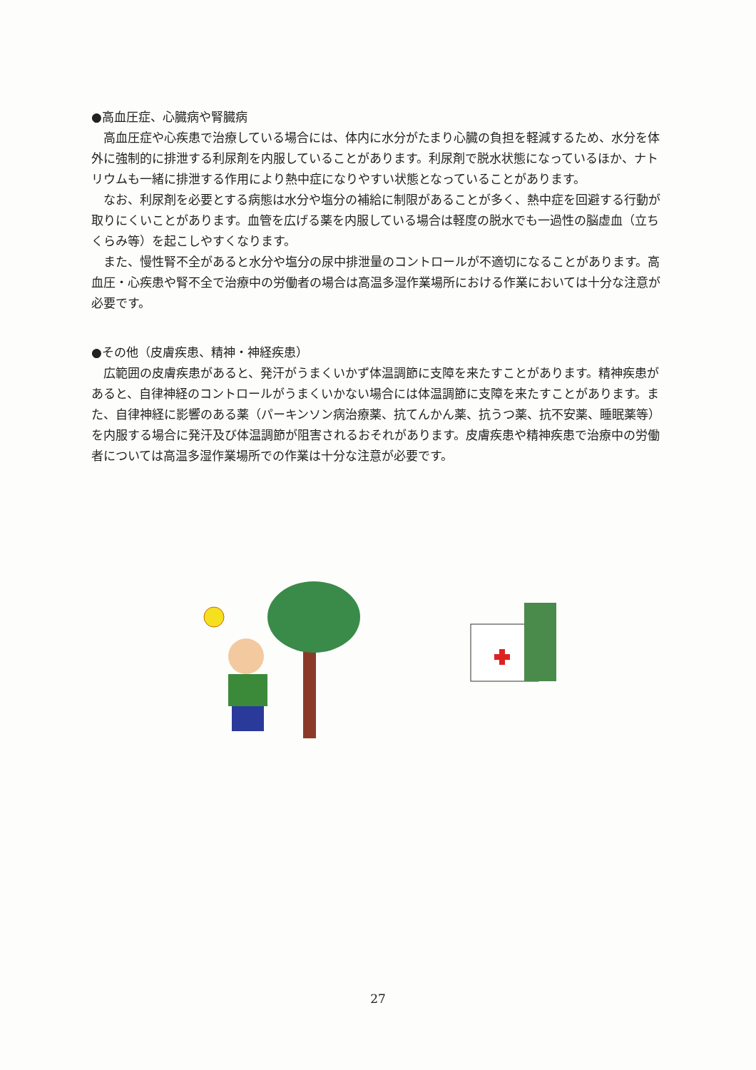●高血圧症、心臓病や腎臓病
高血圧症や心疾患で治療している場合には、体内に水分がたまり心臓の負担を軽減するため、水分を体外に強制的に排泄する利尿剤を内服していることがあります。利尿剤で脱水状態になっているほか、ナトリウムも一緒に排泄する作用により熱中症になりやすい状態となっていることがあります。
なお、利尿剤を必要とする病態は水分や塩分の補給に制限があることが多く、熱中症を回避する行動が取りにくいことがあります。血管を広げる薬を内服している場合は軽度の脱水でも一過性の脳虚血（立ちくらみ等）を起こしやすくなります。
また、慢性腎不全があると水分や塩分の尿中排泄量のコントロールが不適切になることがあります。高血圧・心疾患や腎不全で治療中の労働者の場合は高温多湿作業場所における作業においては十分な注意が必要です。
●その他（皮膚疾患、精神・神経疾患）
広範囲の皮膚疾患があると、発汗がうまくいかず体温調節に支障を来たすことがあります。精神疾患があると、自律神経のコントロールがうまくいかない場合には体温調節に支障を来たすことがあります。また、自律神経に影響のある薬（パーキンソン病治療薬、抗てんかん薬、抗うつ薬、抗不安薬、睡眠薬等）を内服する場合に発汗及び体温調節が阻害されるおそれがあります。皮膚疾患や精神疾患で治療中の労働者については高温多湿作業場所での作業は十分な注意が必要です。
27